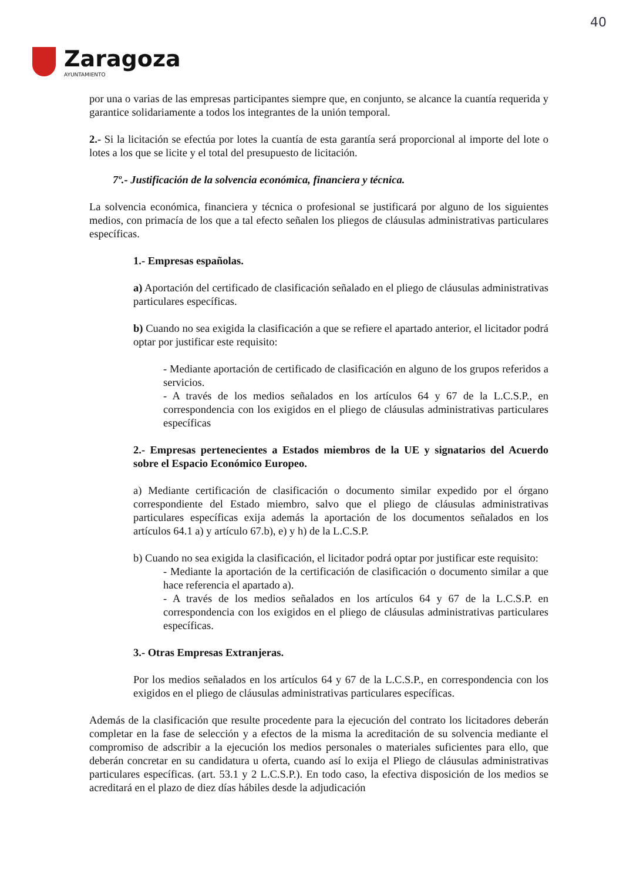40
Zaragoza
AYUNTAMIENTO
por una o varias de las empresas participantes siempre que, en conjunto, se alcance la cuantía requerida y garantice solidariamente a todos los integrantes de la unión temporal.
2.- Si la licitación se efectúa por lotes la cuantía de esta garantía será proporcional al importe del lote o lotes a los que se licite y el total del presupuesto de licitación.
7º.- Justificación de la solvencia económica, financiera y técnica.
La solvencia económica, financiera y técnica o profesional se justificará por alguno de los siguientes medios, con primacía de los que a tal efecto señalen los pliegos de cláusulas administrativas particulares específicas.
1.- Empresas españolas.
a) Aportación del certificado de clasificación señalado en el pliego de cláusulas administrativas particulares específicas.
b) Cuando no sea exigida la clasificación a que se refiere el apartado anterior, el licitador podrá optar por justificar este requisito:
- Mediante aportación de certificado de clasificación en alguno de los grupos referidos a servicios.
- A través de los medios señalados en los artículos 64 y 67 de la L.C.S.P., en correspondencia con los exigidos en el pliego de cláusulas administrativas particulares específicas
2.- Empresas pertenecientes a Estados miembros de la UE y signatarios del Acuerdo sobre el Espacio Económico Europeo.
a) Mediante certificación de clasificación o documento similar expedido por el órgano correspondiente del Estado miembro, salvo que el pliego de cláusulas administrativas particulares específicas exija además la aportación de los documentos señalados en los artículos 64.1 a) y artículo 67.b), e) y h) de la L.C.S.P.
b) Cuando no sea exigida la clasificación, el licitador podrá optar por justificar este requisito:
- Mediante la aportación de la certificación de clasificación o documento similar a que hace referencia el apartado a).
- A través de los medios señalados en los artículos 64 y 67 de la L.C.S.P. en correspondencia con los exigidos en el pliego de cláusulas administrativas particulares específicas.
3.- Otras Empresas Extranjeras.
Por los medios señalados en los artículos 64 y 67 de la L.C.S.P., en correspondencia con los exigidos en el pliego de cláusulas administrativas particulares específicas.
Además de la clasificación que resulte procedente para la ejecución del contrato los licitadores deberán completar en la fase de selección y a efectos de la misma la acreditación de su solvencia mediante el compromiso de adscribir a la ejecución los medios personales o materiales suficientes para ello, que deberán concretar en su candidatura u oferta, cuando así lo exija el Pliego de cláusulas administrativas particulares específicas. (art. 53.1 y 2 L.C.S.P.). En todo caso, la efectiva disposición de los medios se acreditará en el plazo de diez días hábiles desde la adjudicación